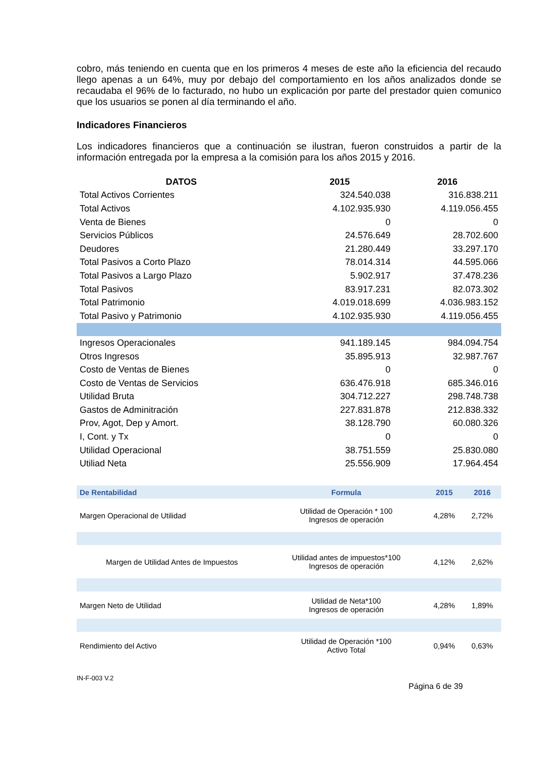cobro, más teniendo en cuenta que en los primeros 4 meses de este año la eficiencia del recaudo llego apenas a un 64%, muy por debajo del comportamiento en los años analizados donde se recaudaba el 96% de lo facturado, no hubo un explicación por parte del prestador quien comunico que los usuarios se ponen al día terminando el año.
Indicadores Financieros
Los indicadores financieros que a continuación se ilustran, fueron construidos a partir de la información entregada por la empresa a la comisión para los años 2015 y 2016.
| DATOS | 2015 | 2016 |
| --- | --- | --- |
| Total Activos Corrientes | 324.540.038 | 316.838.211 |
| Total Activos | 4.102.935.930 | 4.119.056.455 |
| Venta de Bienes | 0 | 0 |
| Servicios Públicos | 24.576.649 | 28.702.600 |
| Deudores | 21.280.449 | 33.297.170 |
| Total Pasivos a Corto Plazo | 78.014.314 | 44.595.066 |
| Total Pasivos a Largo Plazo | 5.902.917 | 37.478.236 |
| Total Pasivos | 83.917.231 | 82.073.302 |
| Total Patrimonio | 4.019.018.699 | 4.036.983.152 |
| Total Pasivo y Patrimonio | 4.102.935.930 | 4.119.056.455 |
| Ingresos Operacionales | 941.189.145 | 984.094.754 |
| Otros Ingresos | 35.895.913 | 32.987.767 |
| Costo de Ventas de Bienes | 0 | 0 |
| Costo de Ventas de Servicios | 636.476.918 | 685.346.016 |
| Utilidad Bruta | 304.712.227 | 298.748.738 |
| Gastos de Adminitración | 227.831.878 | 212.838.332 |
| Prov, Agot, Dep y Amort. | 38.128.790 | 60.080.326 |
| I, Cont. y Tx | 0 | 0 |
| Utilidad Operacional | 38.751.559 | 25.830.080 |
| Utiliad Neta | 25.556.909 | 17.964.454 |
| De Rentabilidad | Formula | 2015 | 2016 |
| --- | --- | --- | --- |
| Margen Operacional de Utilidad | Utilidad de Operación * 100 Ingresos de operación | 4,28% | 2,72% |
| Margen de Utilidad Antes de Impuestos | Utilidad antes de impuestos*100 Ingresos de operación | 4,12% | 2,62% |
| Margen Neto de Utilidad | Utilidad de Neta*100 Ingresos de operación | 4,28% | 1,89% |
| Rendimiento del Activo | Utilidad de Operación *100 Activo Total | 0,94% | 0,63% |
IN-F-003 V.2
Página 6 de 39